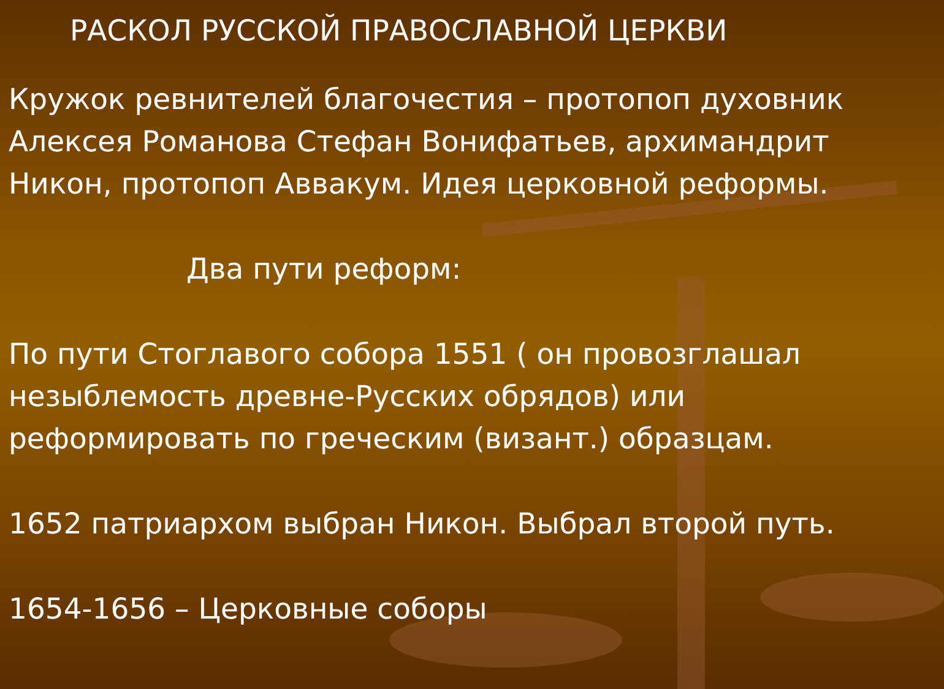РАСКОЛ РУССКОЙ ПРАВОСЛАВНОЙ ЦЕРКВИ
Кружок ревнителей благочестия – протопоп духовник Алексея Романова Стефан Вонифатьев, архимандрит Никон, протопоп Аввакум. Идея церковной реформы.
Два пути реформ:
По пути Стоглавого собора 1551 ( он провозглашал незыблемость древне-Русских обрядов) или реформировать по греческим (визант.) образцам.
1652 патриархом выбран Никон. Выбрал второй путь.
1654-1656 – Церковные соборы